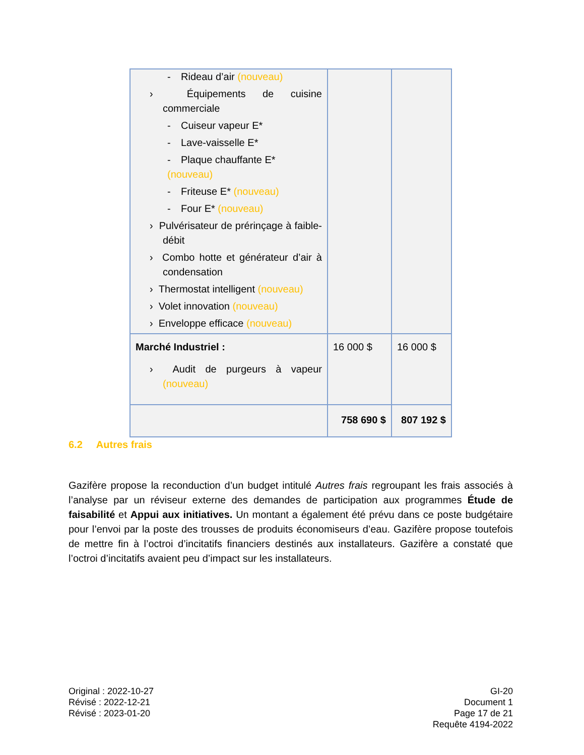| - Rideau d’air (nouveau) › Équipements de cuisine commerciale - Cuiseur vapeur E* - Lave-vaisselle E* - Plaque chauffante E* (nouveau) - Friteuse E* (nouveau) - Four E* (nouveau) › Pulvérisateur de prérinçage à faible-débit › Combo hotte et générateur d’air à condensation › Thermostat intelligent (nouveau) › Volet innovation (nouveau) › Enveloppe efficace (nouveau) | | |
| Marché Industriel : › Audit de purgeurs à vapeur (nouveau) | 16 000 $ | 16 000 $ |
| | 758 690 $ | 807 192 $ |
6.2 Autres frais
Gazifère propose la reconduction d’un budget intitulé Autres frais regroupant les frais associés à l’analyse par un réviseur externe des demandes de participation aux programmes Étude de faisabilité et Appui aux initiatives. Un montant a également été prévu dans ce poste budgétaire pour l’envoi par la poste des trousses de produits économiseurs d’eau. Gazifère propose toutefois de mettre fin à l’octroi d’incitatifs financiers destinés aux installateurs. Gazifère a constaté que l’octroi d’incitatifs avaient peu d’impact sur les installateurs.
Original : 2022-10-27
Révisé : 2022-12-21
Révisé : 2023-01-20
GI-20
Document 1
Page 17 de 21
Requête 4194-2022